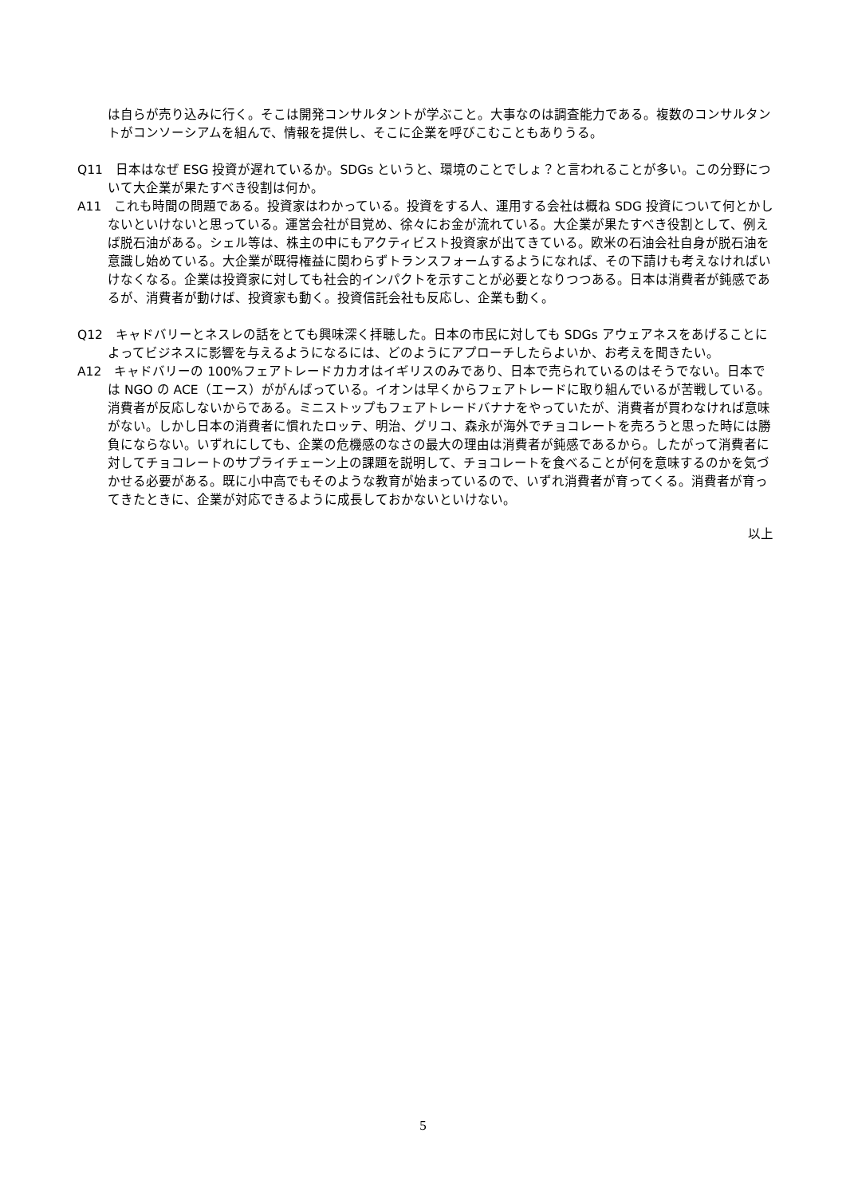は自らが売り込みに行く。そこは開発コンサルタントが学ぶこと。大事なのは調査能力である。複数のコンサルタントがコンソーシアムを組んで、情報を提供し、そこに企業を呼びこむこともありうる。
Q11　日本はなぜ ESG 投資が遅れているか。SDGs というと、環境のことでしょ？と言われることが多い。この分野について大企業が果たすべき役割は何か。
A11　これも時間の問題である。投資家はわかっている。投資をする人、運用する会社は概ね SDG 投資について何とかしないといけないと思っている。運営会社が目覚め、徐々にお金が流れている。大企業が果たすべき役割として、例えば脱石油がある。シェル等は、株主の中にもアクティビスト投資家が出てきている。欧米の石油会社自身が脱石油を意識し始めている。大企業が既得権益に関わらずトランスフォームするようになれば、その下請けも考えなければいけなくなる。企業は投資家に対しても社会的インパクトを示すことが必要となりつつある。日本は消費者が鈍感であるが、消費者が動けば、投資家も動く。投資信託会社も反応し、企業も動く。
Q12　キャドバリーとネスレの話をとても興味深く拝聴した。日本の市民に対しても SDGs アウェアネスをあげることによってビジネスに影響を与えるようになるには、どのようにアプローチしたらよいか、お考えを聞きたい。
A12　キャドバリーの 100%フェアトレードカカオはイギリスのみであり、日本で売られているのはそうでない。日本では NGO の ACE（エース）ががんばっている。イオンは早くからフェアトレードに取り組んでいるが苦戦している。消費者が反応しないからである。ミニストップもフェアトレードバナナをやっていたが、消費者が買わなければ意味がない。しかし日本の消費者に慣れたロッテ、明治、グリコ、森永が海外でチョコレートを売ろうと思った時には勝負にならない。いずれにしても、企業の危機感のなさの最大の理由は消費者が鈍感であるから。したがって消費者に対してチョコレートのサプライチェーン上の課題を説明して、チョコレートを食べることが何を意味するのかを気づかせる必要がある。既に小中高でもそのような教育が始まっているので、いずれ消費者が育ってくる。消費者が育ってきたときに、企業が対応できるように成長しておかないといけない。
以上
5